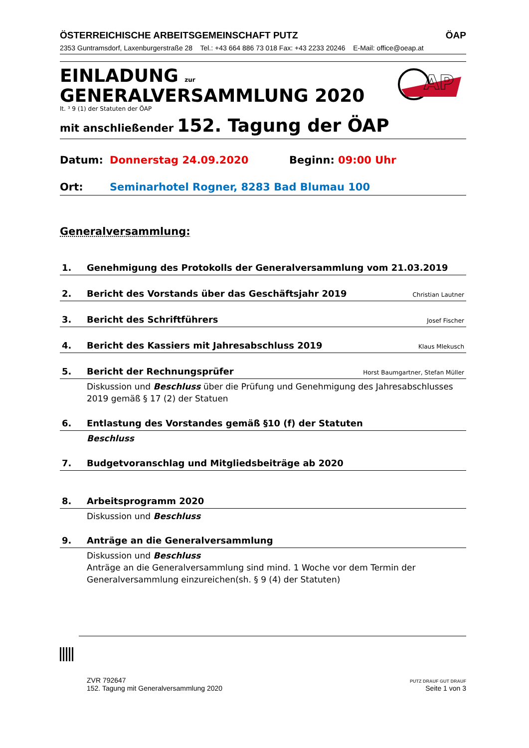ÖSTERREICHISCHE ARBEITSGEMEINSCHAFT PUTZ ÖAP
2353 Guntramsdorf, Laxenburgerstraße 28 Tel.: +43 664 886 73 018 Fax: +43 2233 20246 E-Mail: office@oeap.at
EINLADUNG zur
GENERALVERSAMMLUNG 2020
lt. ³ 9 (1) der Statuten der ÖAP
mit anschließender 152. Tagung der ÖAP
AP
Datum: Donnerstag 24.09.2020 Beginn: 09:00 Uhr
Ort: Seminarhotel Rogner, 8283 Bad Blumau 100
Generalversammlung:
1. Genehmigung des Protokolls der Generalversammlung vom 21.03.2019
2. Bericht des Vorstands über das Geschäftsjahr 2019 Christian Lautner
3. Bericht des Schriftführers Josef Fischer
4. Bericht des Kassiers mit Jahresabschluss 2019 Klaus Mlekusch
5. Bericht der Rechnungsprüfer Horst Baumgartner, Stefan Müller
Diskussion und Beschluss über die Prüfung und Genehmigung des Jahresabschlusses 2019 gemäß § 17 (2) der Statuen
6. Entlastung des Vorstandes gemäß §10 (f) der Statuten
Beschluss
7. Budgetvoranschlag und Mitgliedsbeiträge ab 2020
8. Arbeitsprogramm 2020
Diskussion und Beschluss
9. Anträge an die Generalversammlung
Diskussion und Beschluss
Anträge an die Generalversammlung sind mind. 1 Woche vor dem Termin der Generalversammlung einzureichen(sh. § 9 (4) der Statuten)
ZVR 792647
152. Tagung mit Generalversammlung 2020
PUTZ DRAUF GUT DRAUF
Seite 1 von 3